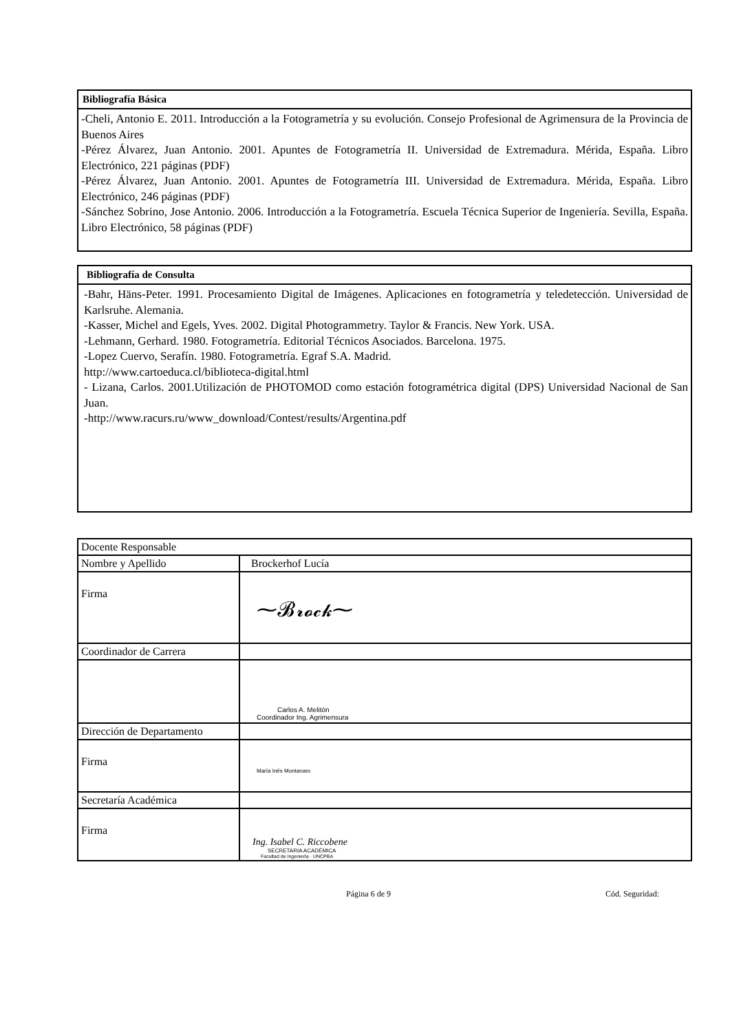Bibliografía Básica
-Cheli, Antonio E. 2011. Introducción a la Fotogrametría y su evolución. Consejo Profesional de Agrimensura de la Provincia de Buenos Aires
-Pérez Álvarez, Juan Antonio. 2001. Apuntes de Fotogrametría II. Universidad de Extremadura. Mérida, España. Libro Electrónico, 221 páginas (PDF)
-Pérez Álvarez, Juan Antonio. 2001. Apuntes de Fotogrametría III. Universidad de Extremadura. Mérida, España. Libro Electrónico, 246 páginas (PDF)
-Sánchez Sobrino, Jose Antonio. 2006. Introducción a la Fotogrametría. Escuela Técnica Superior de Ingeniería. Sevilla, España. Libro Electrónico, 58 páginas (PDF)
Bibliografía de Consulta
-Bahr, Häns-Peter. 1991. Procesamiento Digital de Imágenes. Aplicaciones en fotogrametría y teledetección. Universidad de Karlsruhe. Alemania.
-Kasser, Michel and Egels, Yves. 2002. Digital Photogrammetry. Taylor & Francis. New York. USA.
-Lehmann, Gerhard. 1980. Fotogrametría. Editorial Técnicos Asociados. Barcelona. 1975.
-Lopez Cuervo, Serafín. 1980. Fotogrametría. Egraf S.A. Madrid.
http://www.cartoeduca.cl/biblioteca-digital.html
- Lizana, Carlos. 2001.Utilización de PHOTOMOD como estación fotogramétrica digital (DPS) Universidad Nacional de San Juan.
-http://www.racurs.ru/www_download/Contest/results/Argentina.pdf
| Docente Responsable | |
| Nombre y Apellido | Brockerhof Lucía |
| Firma | ⁓𝓑𝓻𝓸𝓬𝓴⁓ |
| Coordinador de Carrera | |
| | Carlos A. Melitón Coordinador Ing. Agrimensura |
| Dirección de Departamento | |
| Firma | María Inés Montanaro |
| Secretaría Académica | |
| Firma | Ing. Isabel C. Riccobene SECRETARIA ACADÉMICA Facultad de Ingeniería · UNCPBA |
Página 6 de 9 Cód. Seguridad: